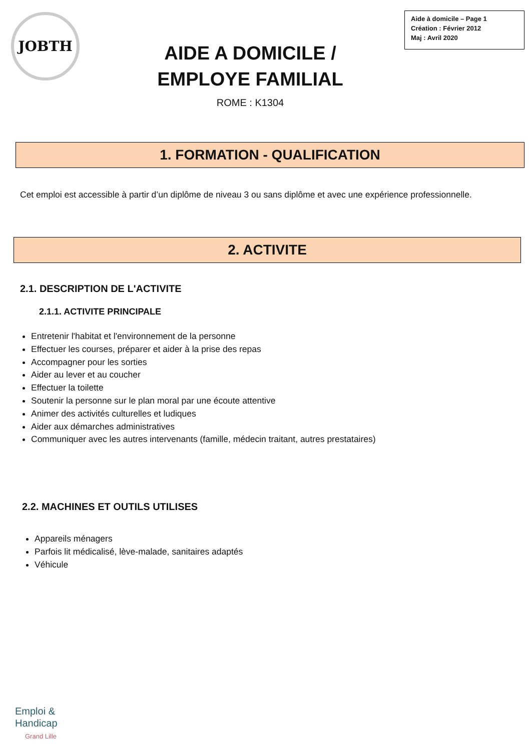JOBTH
AIDE A DOMICILE /
EMPLOYE FAMILIAL
ROME : K1304
Aide à domicile – Page 1
Création : Février 2012
Maj : Avril 2020
1. FORMATION - QUALIFICATION
Cet emploi est accessible à partir d’un diplôme de niveau 3 ou sans diplôme et avec une expérience professionnelle.
2. ACTIVITE
2.1. DESCRIPTION DE L'ACTIVITE
2.1.1. ACTIVITE PRINCIPALE
Entretenir l'habitat et l'environnement de la personne
Effectuer les courses, préparer et aider à la prise des repas
Accompagner pour les sorties
Aider au lever et au coucher
Effectuer la toilette
Soutenir la personne sur le plan moral par une écoute attentive
Animer des activités culturelles et ludiques
Aider aux démarches administratives
Communiquer avec les autres intervenants (famille, médecin traitant, autres prestataires)
2.2. MACHINES ET OUTILS UTILISES
Appareils ménagers
Parfois lit médicalisé, lève-malade, sanitaires adaptés
Véhicule
Emploi &
Handicap
Grand Lille